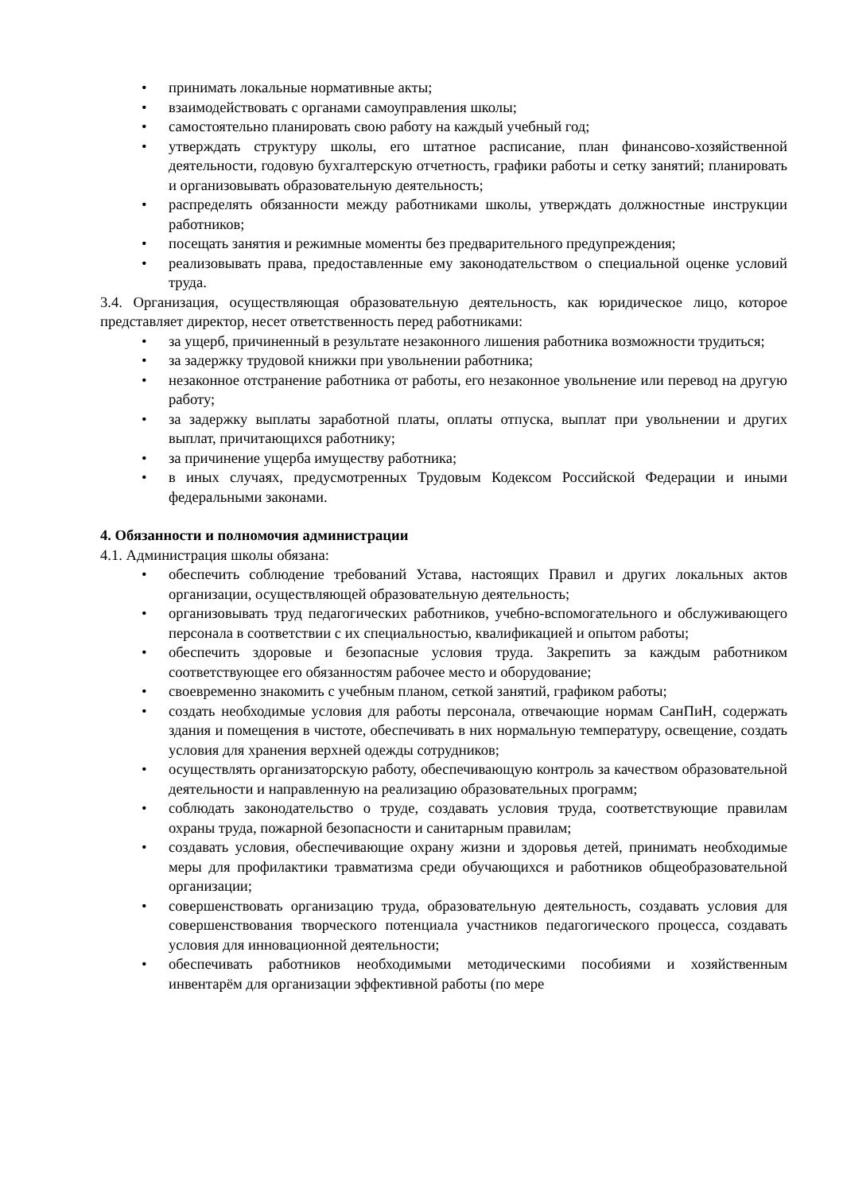• принимать локальные нормативные акты;
• взаимодействовать с органами самоуправления школы;
• самостоятельно планировать свою работу на каждый учебный год;
• утверждать структуру школы, его штатное расписание, план финансово-хозяйственной деятельности, годовую бухгалтерскую отчетность, графики работы и сетку занятий; планировать и организовывать образовательную деятельность;
• распределять обязанности между работниками школы, утверждать должностные инструкции работников;
• посещать занятия и режимные моменты без предварительного предупреждения;
• реализовывать права, предоставленные ему законодательством о специальной оценке условий труда.
3.4. Организация, осуществляющая образовательную деятельность, как юридическое лицо, которое представляет директор, несет ответственность перед работниками:
• за ущерб, причиненный в результате незаконного лишения работника возможности трудиться;
• за задержку трудовой книжки при увольнении работника;
• незаконное отстранение работника от работы, его незаконное увольнение или перевод на другую работу;
• за задержку выплаты заработной платы, оплаты отпуска, выплат при увольнении и других выплат, причитающихся работнику;
• за причинение ущерба имуществу работника;
• в иных случаях, предусмотренных Трудовым Кодексом Российской Федерации и иными федеральными законами.
4. Обязанности и полномочия администрации
4.1. Администрация школы обязана:
• обеспечить соблюдение требований Устава, настоящих Правил и других локальных актов организации, осуществляющей образовательную деятельность;
• организовывать труд педагогических работников, учебно-вспомогательного и обслуживающего персонала в соответствии с их специальностью, квалификацией и опытом работы;
• обеспечить здоровые и безопасные условия труда. Закрепить за каждым работником соответствующее его обязанностям рабочее место и оборудование;
• своевременно знакомить с учебным планом, сеткой занятий, графиком работы;
• создать необходимые условия для работы персонала, отвечающие нормам СанПиН, содержать здания и помещения в чистоте, обеспечивать в них нормальную температуру, освещение, создать условия для хранения верхней одежды сотрудников;
• осуществлять организаторскую работу, обеспечивающую контроль за качеством образовательной деятельности и направленную на реализацию образовательных программ;
• соблюдать законодательство о труде, создавать условия труда, соответствующие правилам охраны труда, пожарной безопасности и санитарным правилам;
• создавать условия, обеспечивающие охрану жизни и здоровья детей, принимать необходимые меры для профилактики травматизма среди обучающихся и работников общеобразовательной организации;
• совершенствовать организацию труда, образовательную деятельность, создавать условия для совершенствования творческого потенциала участников педагогического процесса, создавать условия для инновационной деятельности;
• обеспечивать работников необходимыми методическими пособиями и хозяйственным инвентарём для организации эффективной работы (по мере